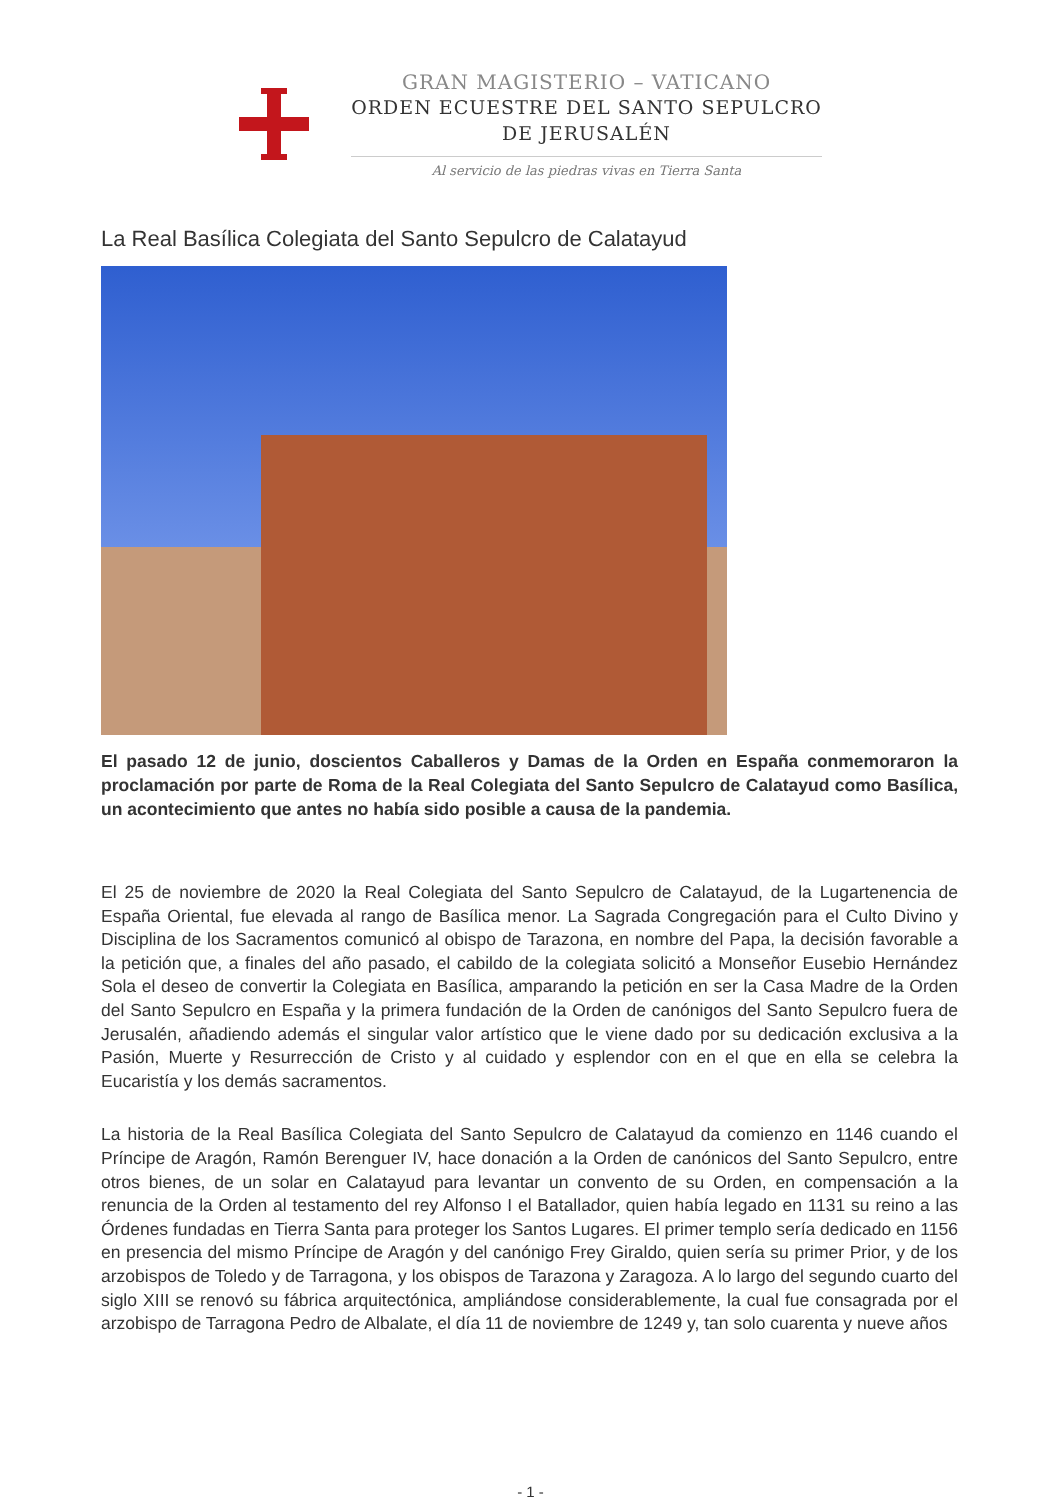GRAN MAGISTERIO – VATICANO
ORDEN ECUESTRE DEL SANTO SEPULCRO
DE JERUSALÉN
Al servicio de las piedras vivas en Tierra Santa
La Real Basílica Colegiata del Santo Sepulcro de Calatayud
El pasado 12 de junio, doscientos Caballeros y Damas de la Orden en España conmemoraron la proclamación por parte de Roma de la Real Colegiata del Santo Sepulcro de Calatayud como Basílica, un acontecimiento que antes no había sido posible a causa de la pandemia.
El 25 de noviembre de 2020 la Real Colegiata del Santo Sepulcro de Calatayud, de la Lugartenencia de España Oriental, fue elevada al rango de Basílica menor. La Sagrada Congregación para el Culto Divino y Disciplina de los Sacramentos comunicó al obispo de Tarazona, en nombre del Papa, la decisión favorable a la petición que, a finales del año pasado, el cabildo de la colegiata solicitó a Monseñor Eusebio Hernández Sola el deseo de convertir la Colegiata en Basílica, amparando la petición en ser la Casa Madre de la Orden del Santo Sepulcro en España y la primera fundación de la Orden de canónigos del Santo Sepulcro fuera de Jerusalén, añadiendo además el singular valor artístico que le viene dado por su dedicación exclusiva a la Pasión, Muerte y Resurrección de Cristo y al cuidado y esplendor con en el que en ella se celebra la Eucaristía y los demás sacramentos.
La historia de la Real Basílica Colegiata del Santo Sepulcro de Calatayud da comienzo en 1146 cuando el Príncipe de Aragón, Ramón Berenguer IV, hace donación a la Orden de canónicos del Santo Sepulcro, entre otros bienes, de un solar en Calatayud para levantar un convento de su Orden, en compensación a la renuncia de la Orden al testamento del rey Alfonso I el Batallador, quien había legado en 1131 su reino a las Órdenes fundadas en Tierra Santa para proteger los Santos Lugares. El primer templo sería dedicado en 1156 en presencia del mismo Príncipe de Aragón y del canónigo Frey Giraldo, quien sería su primer Prior, y de los arzobispos de Toledo y de Tarragona, y los obispos de Tarazona y Zaragoza. A lo largo del segundo cuarto del siglo XIII se renovó su fábrica arquitectónica, ampliándose considerablemente, la cual fue consagrada por el arzobispo de Tarragona Pedro de Albalate, el día 11 de noviembre de 1249 y, tan solo cuarenta y nueve años
- 1 -